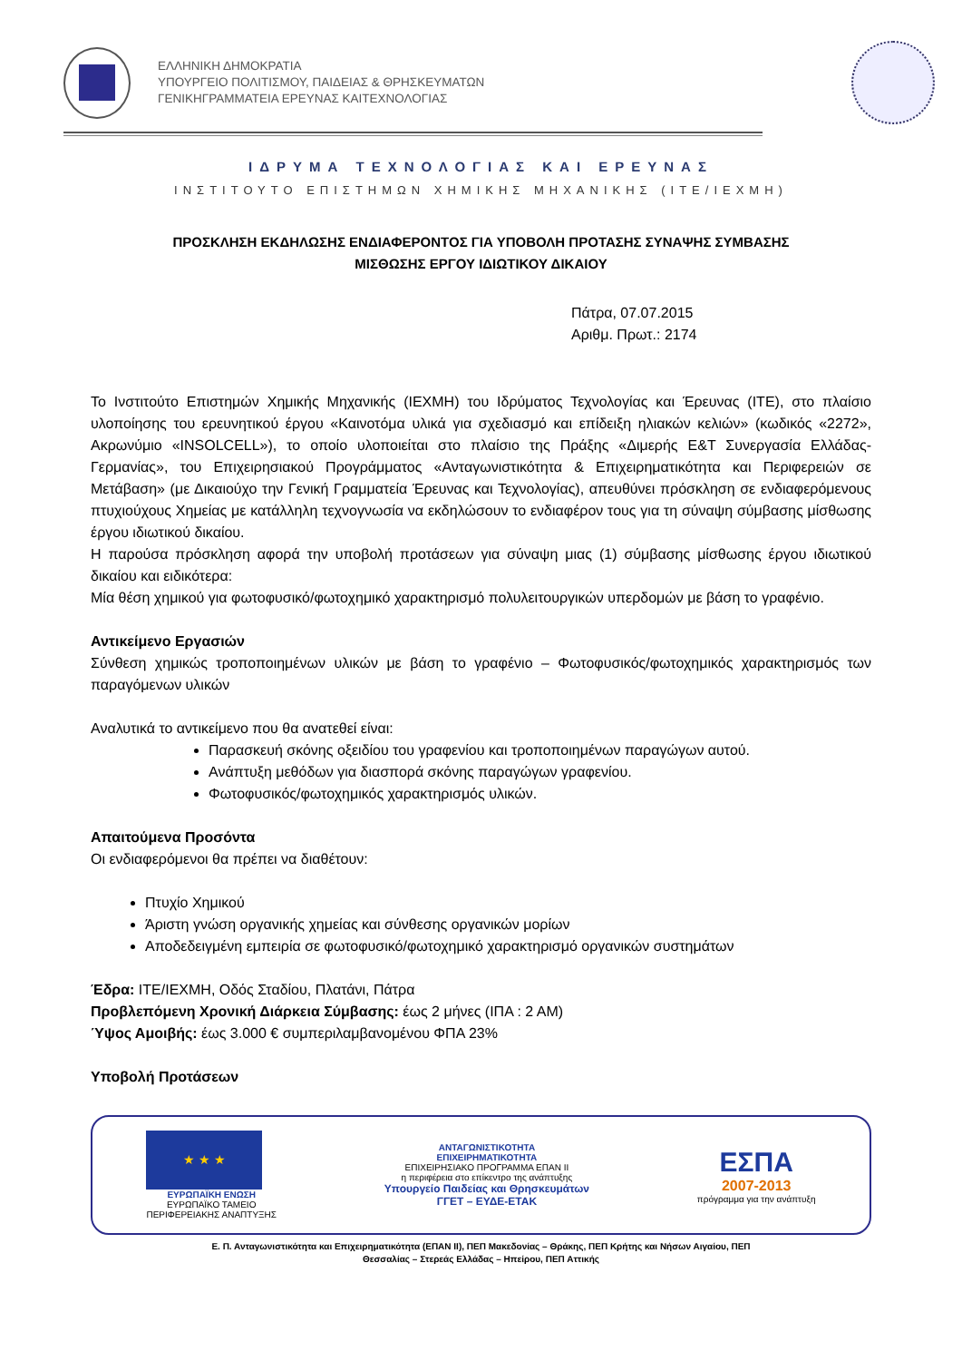ΕΛΛΗΝΙΚΗ ΔΗΜΟΚΡΑΤΙΑ
ΥΠΟΥΡΓΕΙΟ ΠΟΛΙΤΙΣΜΟΥ, ΠΑΙΔΕΙΑΣ & ΘΡΗΣΚΕΥΜΑΤΩΝ
ΓΕΝΙΚΗΓΡΑΜΜΑΤΕΙΑ ΕΡΕΥΝΑΣ ΚΑΙΤΕΧΝΟΛΟΓΙΑΣ
ΙΔΡΥΜΑ ΤΕΧΝΟΛΟΓΙΑΣ ΚΑΙ ΕΡΕΥΝΑΣ
ΙΝΣΤΙΤΟΥΤΟ ΕΠΙΣΤΗΜΩΝ ΧΗΜΙΚΗΣ ΜΗΧΑΝΙΚΗΣ (ΙΤΕ/ΙΕΧΜΗ)
ΠΡΟΣΚΛΗΣΗ ΕΚΔΗΛΩΣΗΣ ΕΝΔΙΑΦΕΡΟΝΤΟΣ ΓΙΑ ΥΠΟΒΟΛΗ ΠΡΟΤΑΣΗΣ ΣΥΝΑΨΗΣ ΣΥΜΒΑΣΗΣ
ΜΙΣΘΩΣΗΣ ΕΡΓΟΥ ΙΔΙΩΤΙΚΟΥ ΔΙΚΑΙΟΥ
Πάτρα, 07.07.2015
Αριθμ. Πρωτ.: 2174
Το Ινστιτούτο Επιστημών Χημικής Μηχανικής (ΙΕΧΜΗ) του Ιδρύματος Τεχνολογίας και Έρευνας (ΙΤΕ), στο πλαίσιο υλοποίησης του ερευνητικού έργου «Καινοτόμα υλικά για σχεδιασμό και επίδειξη ηλιακών κελιών» (κωδικός «2272», Ακρωνύμιο «INSOLCELL»), το οποίο υλοποιείται στο πλαίσιο της Πράξης «Διμερής Ε&Τ Συνεργασία Ελλάδας-Γερμανίας», του Επιχειρησιακού Προγράμματος «Ανταγωνιστικότητα & Επιχειρηματικότητα και Περιφερειών σε Μετάβαση» (με Δικαιούχο την Γενική Γραμματεία Έρευνας και Τεχνολογίας), απευθύνει πρόσκληση σε ενδιαφερόμενους πτυχιούχους Χημείας με κατάλληλη τεχνογνωσία να εκδηλώσουν το ενδιαφέρον τους για τη σύναψη σύμβασης μίσθωσης έργου ιδιωτικού δικαίου.
Η παρούσα πρόσκληση αφορά την υποβολή προτάσεων για σύναψη μιας (1) σύμβασης μίσθωσης έργου ιδιωτικού δικαίου και ειδικότερα:
Μία θέση χημικού για φωτοφυσικό/φωτοχημικό χαρακτηρισμό πολυλειτουργικών υπερδομών με βάση το γραφένιο.
Αντικείμενο Εργασιών
Σύνθεση χημικώς τροποποιημένων υλικών με βάση το γραφένιο – Φωτοφυσικός/φωτοχημικός χαρακτηρισμός των παραγόμενων υλικών
Αναλυτικά το αντικείμενο που θα ανατεθεί είναι:
Παρασκευή σκόνης οξειδίου του γραφενίου και τροποποιημένων παραγώγων αυτού.
Ανάπτυξη μεθόδων για διασπορά σκόνης παραγώγων γραφενίου.
Φωτοφυσικός/φωτοχημικός χαρακτηρισμός υλικών.
Απαιτούμενα Προσόντα
Οι ενδιαφερόμενοι θα πρέπει να διαθέτουν:
Πτυχίο Χημικού
Άριστη γνώση οργανικής χημείας και σύνθεσης οργανικών μορίων
Αποδεδειγμένη εμπειρία σε φωτοφυσικό/φωτοχημικό χαρακτηρισμό οργανικών συστημάτων
Έδρα: ΙΤΕ/ΙΕΧΜΗ, Οδός Σταδίου, Πλατάνι, Πάτρα
Προβλεπόμενη Χρονική Διάρκεια Σύμβασης: έως 2 μήνες (ΙΠΑ : 2 ΑΜ)
Ύψος Αμοιβής: έως 3.000 € συμπεριλαμβανομένου ΦΠΑ 23%
Υποβολή Προτάσεων
★ ★ ★
ΕΥΡΩΠΑΪΚΗ ΕΝΩΣΗ
ΕΥΡΩΠΑΪΚΟ ΤΑΜΕΙΟ
ΠΕΡΙΦΕΡΕΙΑΚΗΣ ΑΝΑΠΤΥΞΗΣ
ΑΝΤΑΓΩΝΙΣΤΙΚΟΤΗΤΑ
ΕΠΙΧΕΙΡΗΜΑΤΙΚΟΤΗΤΑ
ΕΠΙΧΕΙΡΗΣΙΑΚΟ ΠΡΟΓΡΑΜΜΑ ΕΠΑΝ ΙΙ
η περιφέρεια στο επίκεντρο της ανάπτυξης
Υπουργείο Παιδείας και Θρησκευμάτων
ΓΓΕΤ – ΕΥΔΕ-ΕΤΑΚ
ΕΣΠΑ
2007-2013
πρόγραμμα για την ανάπτυξη
Ε. Π. Ανταγωνιστικότητα και Επιχειρηματικότητα (ΕΠΑΝ ΙΙ), ΠΕΠ Μακεδονίας – Θράκης, ΠΕΠ Κρήτης και Νήσων Αιγαίου, ΠΕΠ
Θεσσαλίας – Στερεάς Ελλάδας – Ηπείρου, ΠΕΠ Αττικής